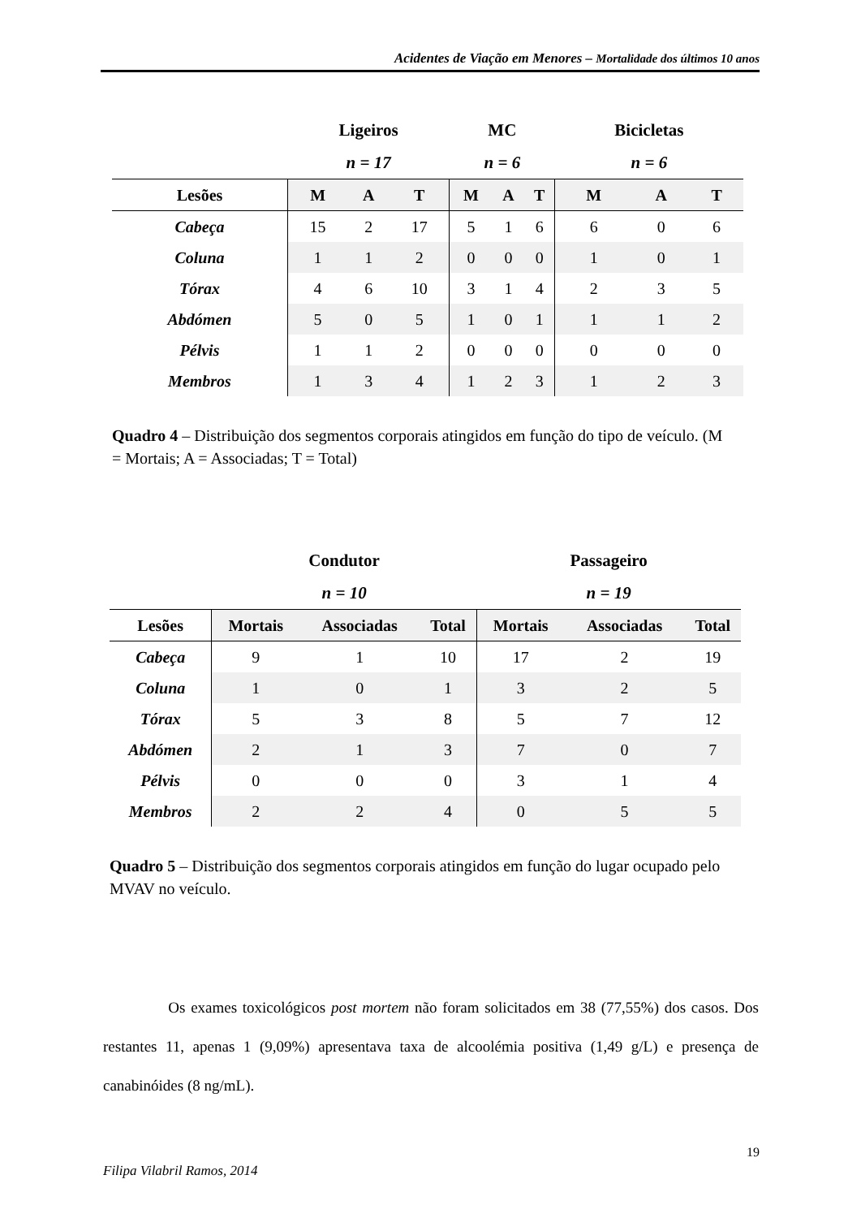Acidentes de Viação em Menores – Mortalidade dos últimos 10 anos
| | Ligeiros | | | MC | | | Bicicletas | | |
| --- | --- | --- | --- | --- | --- | --- | --- | --- | --- |
| | n = 17 | | | n = 6 | | | n = 6 | | |
| Lesões | M | A | T | M | A | T | M | A | T |
| Cabeça | 15 | 2 | 17 | 5 | 1 | 6 | 6 | 0 | 6 |
| Coluna | 1 | 1 | 2 | 0 | 0 | 0 | 1 | 0 | 1 |
| Tórax | 4 | 6 | 10 | 3 | 1 | 4 | 2 | 3 | 5 |
| Abdómen | 5 | 0 | 5 | 1 | 0 | 1 | 1 | 1 | 2 |
| Pélvis | 1 | 1 | 2 | 0 | 0 | 0 | 0 | 0 | 0 |
| Membros | 1 | 3 | 4 | 1 | 2 | 3 | 1 | 2 | 3 |
Quadro 4 – Distribuição dos segmentos corporais atingidos em função do tipo de veículo. (M = Mortais; A = Associadas; T = Total)
| | Condutor | | | Passageiro | | |
| --- | --- | --- | --- | --- | --- | --- |
| | n = 10 | | | n = 19 | | |
| Lesões | Mortais | Associadas | Total | Mortais | Associadas | Total |
| Cabeça | 9 | 1 | 10 | 17 | 2 | 19 |
| Coluna | 1 | 0 | 1 | 3 | 2 | 5 |
| Tórax | 5 | 3 | 8 | 5 | 7 | 12 |
| Abdómen | 2 | 1 | 3 | 7 | 0 | 7 |
| Pélvis | 0 | 0 | 0 | 3 | 1 | 4 |
| Membros | 2 | 2 | 4 | 0 | 5 | 5 |
Quadro 5 – Distribuição dos segmentos corporais atingidos em função do lugar ocupado pelo MVAV no veículo.
Os exames toxicológicos post mortem não foram solicitados em 38 (77,55%) dos casos. Dos restantes 11, apenas 1 (9,09%) apresentava taxa de alcoolémia positiva (1,49 g/L) e presença de canabinóides (8 ng/mL).
19
Filipa Vilabril Ramos, 2014